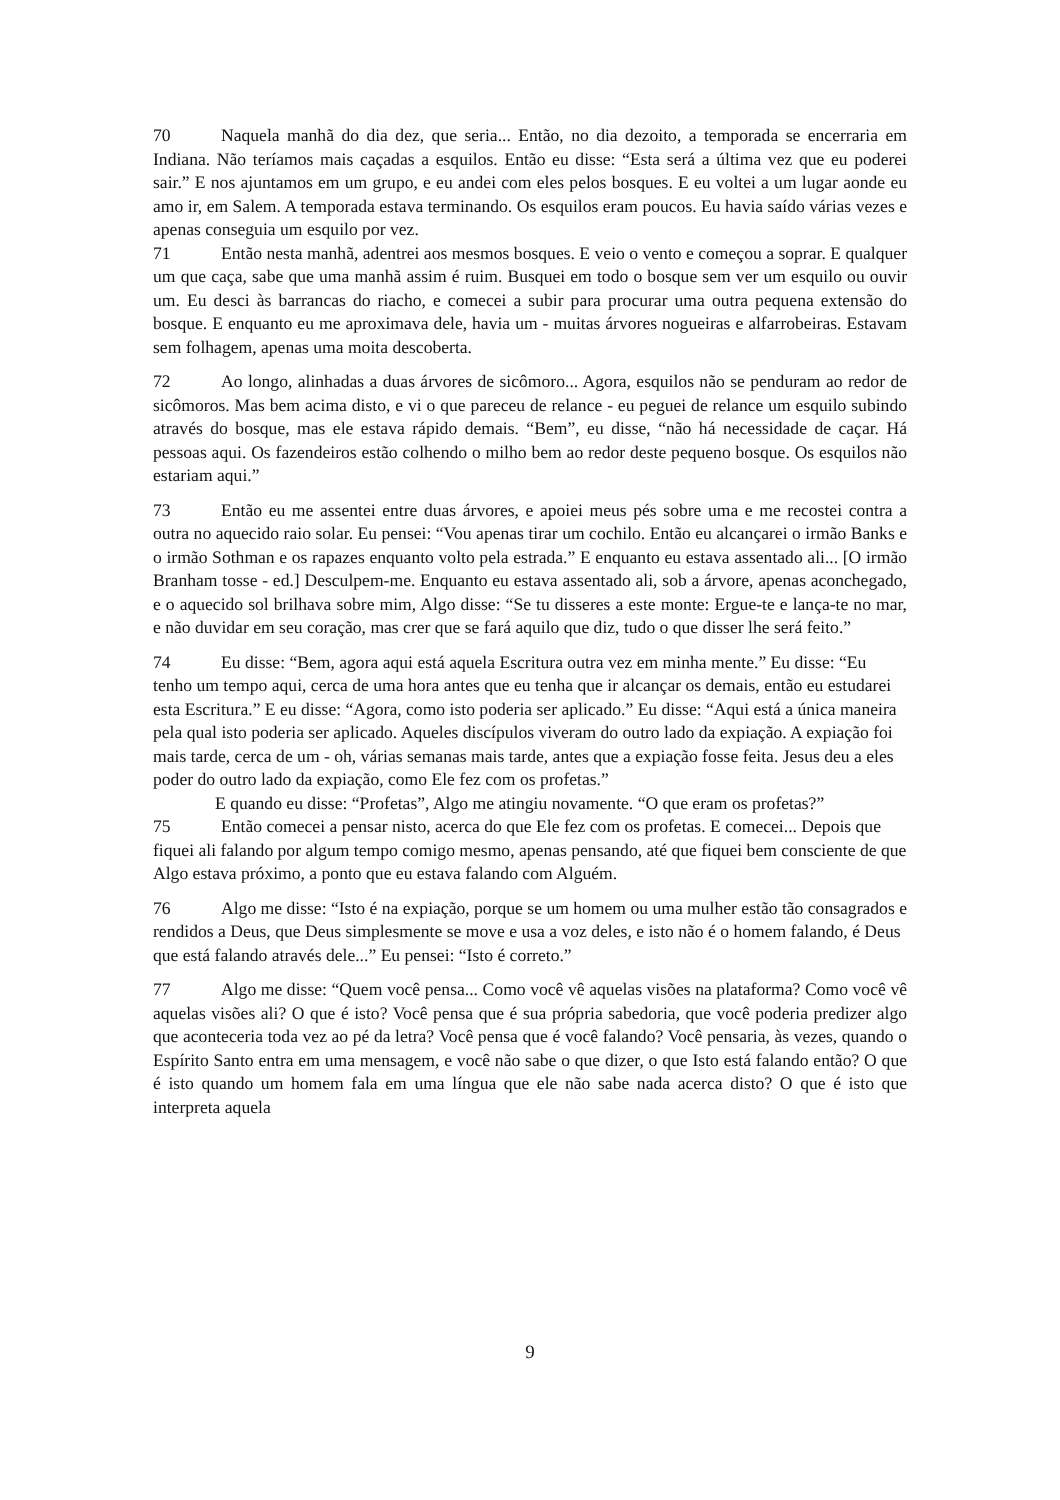70 Naquela manhã do dia dez, que seria... Então, no dia dezoito, a temporada se encerraria em Indiana. Não teríamos mais caçadas a esquilos. Então eu disse: “Esta será a última vez que eu poderei sair.” E nos ajuntamos em um grupo, e eu andei com eles pelos bosques. E eu voltei a um lugar aonde eu amo ir, em Salem. A temporada estava terminando. Os esquilos eram poucos. Eu havia saído várias vezes e apenas conseguia um esquilo por vez.
71 Então nesta manhã, adentrei aos mesmos bosques. E veio o vento e começou a soprar. E qualquer um que caça, sabe que uma manhã assim é ruim. Busquei em todo o bosque sem ver um esquilo ou ouvir um. Eu desci às barrancas do riacho, e comecei a subir para procurar uma outra pequena extensão do bosque. E enquanto eu me aproximava dele, havia um - muitas árvores nogueiras e alfarrobeiras. Estavam sem folhagem, apenas uma moita descoberta.
72 Ao longo, alinhadas a duas árvores de sicômoro... Agora, esquilos não se penduram ao redor de sicômoros. Mas bem acima disto, e vi o que pareceu de relance - eu peguei de relance um esquilo subindo através do bosque, mas ele estava rápido demais. “Bem”, eu disse, “não há necessidade de caçar. Há pessoas aqui. Os fazendeiros estão colhendo o milho bem ao redor deste pequeno bosque. Os esquilos não estariam aqui.”
73 Então eu me assentei entre duas árvores, e apoiei meus pés sobre uma e me recostei contra a outra no aquecido raio solar. Eu pensei: “Vou apenas tirar um cochilo. Então eu alcançarei o irmão Banks e o irmão Sothman e os rapazes enquanto volto pela estrada.” E enquanto eu estava assentado ali... [O irmão Branham tosse - ed.] Desculpem-me. Enquanto eu estava assentado ali, sob a árvore, apenas aconchegado, e o aquecido sol brilhava sobre mim, Algo disse: “Se tu disseres a este monte: Ergue-te e lança-te no mar, e não duvidar em seu coração, mas crer que se fará aquilo que diz, tudo o que disser lhe será feito.”
74 Eu disse: “Bem, agora aqui está aquela Escritura outra vez em minha mente.” Eu disse: “Eu tenho um tempo aqui, cerca de uma hora antes que eu tenha que ir alcançar os demais, então eu estudarei esta Escritura.” E eu disse: “Agora, como isto poderia ser aplicado.” Eu disse: “Aqui está a única maneira pela qual isto poderia ser aplicado. Aqueles discípulos viveram do outro lado da expiação. A expiação foi mais tarde, cerca de um - oh, várias semanas mais tarde, antes que a expiação fosse feita. Jesus deu a eles poder do outro lado da expiação, como Ele fez com os profetas.”
E quando eu disse: “Profetas”, Algo me atingiu novamente. “O que eram os profetas?”
75 Então comecei a pensar nisto, acerca do que Ele fez com os profetas. E comecei... Depois que fiquei ali falando por algum tempo comigo mesmo, apenas pensando, até que fiquei bem consciente de que Algo estava próximo, a ponto que eu estava falando com Alguém.
76 Algo me disse: “Isto é na expiação, porque se um homem ou uma mulher estão tão consagrados e rendidos a Deus, que Deus simplesmente se move e usa a voz deles, e isto não é o homem falando, é Deus que está falando através dele...” Eu pensei: “Isto é correto.”
77 Algo me disse: “Quem você pensa... Como você vê aquelas visões na plataforma? Como você vê aquelas visões ali? O que é isto? Você pensa que é sua própria sabedoria, que você poderia predizer algo que aconteceria toda vez ao pé da letra? Você pensa que é você falando? Você pensaria, às vezes, quando o Espírito Santo entra em uma mensagem, e você não sabe o que dizer, o que Isto está falando então? O que é isto quando um homem fala em uma língua que ele não sabe nada acerca disto? O que é isto que interpreta aquela
9